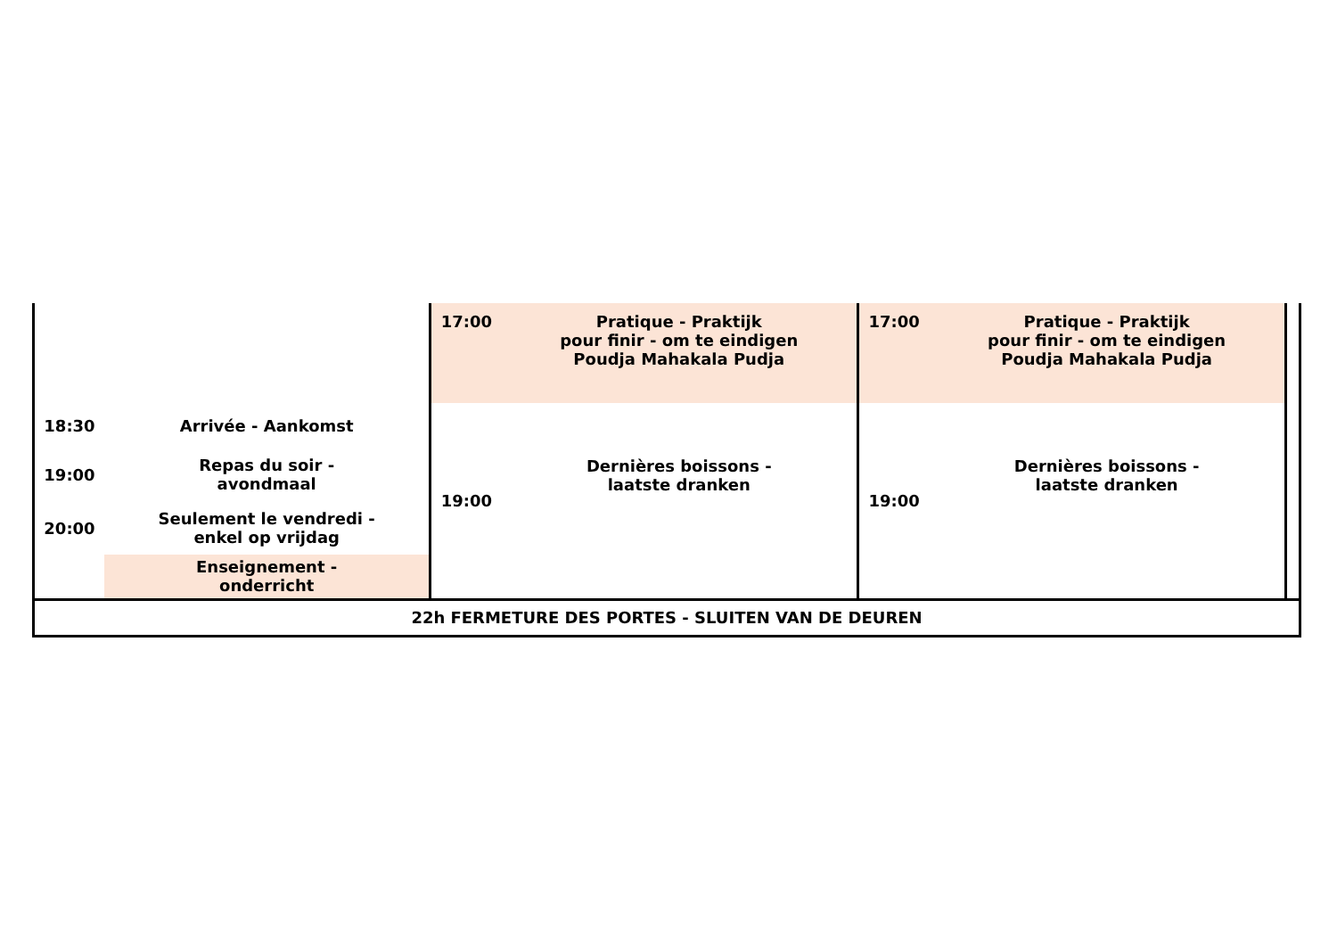| | | 17:00 | Pratique - Praktijk pour finir - om te eindigen Poudja Mahakala Pudja | 17:00 | Pratique - Praktijk pour finir - om te eindigen Poudja Mahakala Pudja | |
| 18:30 | Arrivée - Aankomst | 19:00 | Dernières boissons - laatste dranken | 19:00 | Dernières boissons - laatste dranken | |
| 19:00 | Repas du soir - avondmaal | | | | | |
| 20:00 | Seulement le vendredi - enkel op vrijdag | | | | | |
| | Enseignement - onderricht | | | | | |
| 22h FERMETURE DES PORTES - SLUITEN VAN DE DEUREN | | | | | | |